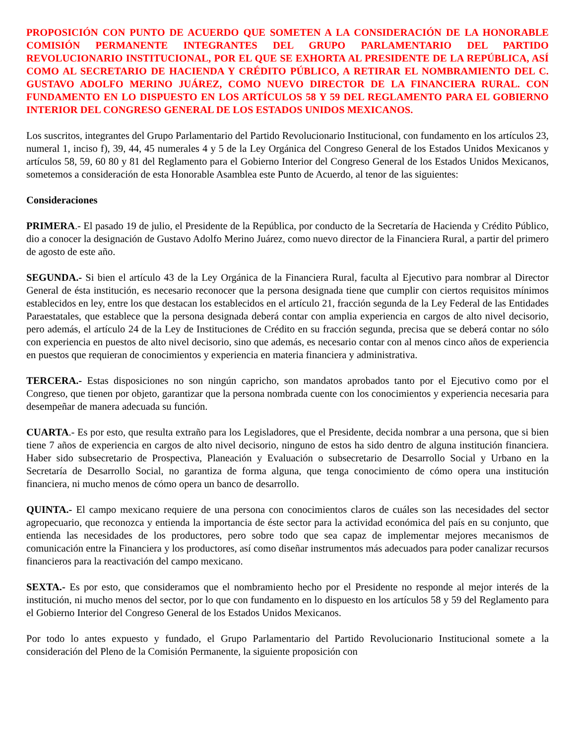PROPOSICIÓN CON PUNTO DE ACUERDO QUE SOMETEN A LA CONSIDERACIÓN DE LA HONORABLE COMISIÓN PERMANENTE INTEGRANTES DEL GRUPO PARLAMENTARIO DEL PARTIDO REVOLUCIONARIO INSTITUCIONAL, POR EL QUE SE EXHORTA AL PRESIDENTE DE LA REPÚBLICA, ASÍ COMO AL SECRETARIO DE HACIENDA Y CRÉDITO PÚBLICO, A RETIRAR EL NOMBRAMIENTO DEL C. GUSTAVO ADOLFO MERINO JUÁREZ, COMO NUEVO DIRECTOR DE LA FINANCIERA RURAL. CON FUNDAMENTO EN LO DISPUESTO EN LOS ARTÍCULOS 58 Y 59 DEL REGLAMENTO PARA EL GOBIERNO INTERIOR DEL CONGRESO GENERAL DE LOS ESTADOS UNIDOS MEXICANOS.
Los suscritos, integrantes del Grupo Parlamentario del Partido Revolucionario Institucional, con fundamento en los artículos 23, numeral 1, inciso f), 39, 44, 45 numerales 4 y 5 de la Ley Orgánica del Congreso General de los Estados Unidos Mexicanos y artículos 58, 59, 60 80 y 81 del Reglamento para el Gobierno Interior del Congreso General de los Estados Unidos Mexicanos, sometemos a consideración de esta Honorable Asamblea este Punto de Acuerdo, al tenor de las siguientes:
Consideraciones
PRIMERA.- El pasado 19 de julio, el Presidente de la República, por conducto de la Secretaría de Hacienda y Crédito Público, dio a conocer la designación de Gustavo Adolfo Merino Juárez, como nuevo director de la Financiera Rural, a partir del primero de agosto de este año.
SEGUNDA.- Si bien el artículo 43 de la Ley Orgánica de la Financiera Rural, faculta al Ejecutivo para nombrar al Director General de ésta institución, es necesario reconocer que la persona designada tiene que cumplir con ciertos requisitos mínimos establecidos en ley, entre los que destacan los establecidos en el artículo 21, fracción segunda de la Ley Federal de las Entidades Paraestatales, que establece que la persona designada deberá contar con amplia experiencia en cargos de alto nivel decisorio, pero además, el artículo 24 de la Ley de Instituciones de Crédito en su fracción segunda, precisa que se deberá contar no sólo con experiencia en puestos de alto nivel decisorio, sino que además, es necesario contar con al menos cinco años de experiencia en puestos que requieran de conocimientos y experiencia en materia financiera y administrativa.
TERCERA.- Estas disposiciones no son ningún capricho, son mandatos aprobados tanto por el Ejecutivo como por el Congreso, que tienen por objeto, garantizar que la persona nombrada cuente con los conocimientos y experiencia necesaria para desempeñar de manera adecuada su función.
CUARTA.- Es por esto, que resulta extraño para los Legisladores, que el Presidente, decida nombrar a una persona, que si bien tiene 7 años de experiencia en cargos de alto nivel decisorio, ninguno de estos ha sido dentro de alguna institución financiera. Haber sido subsecretario de Prospectiva, Planeación y Evaluación o subsecretario de Desarrollo Social y Urbano en la Secretaría de Desarrollo Social, no garantiza de forma alguna, que tenga conocimiento de cómo opera una institución financiera, ni mucho menos de cómo opera un banco de desarrollo.
QUINTA.- El campo mexicano requiere de una persona con conocimientos claros de cuáles son las necesidades del sector agropecuario, que reconozca y entienda la importancia de éste sector para la actividad económica del país en su conjunto, que entienda las necesidades de los productores, pero sobre todo que sea capaz de implementar mejores mecanismos de comunicación entre la Financiera y los productores, así como diseñar instrumentos más adecuados para poder canalizar recursos financieros para la reactivación del campo mexicano.
SEXTA.- Es por esto, que consideramos que el nombramiento hecho por el Presidente no responde al mejor interés de la institución, ni mucho menos del sector, por lo que con fundamento en lo dispuesto en los artículos 58 y 59 del Reglamento para el Gobierno Interior del Congreso General de los Estados Unidos Mexicanos.
Por todo lo antes expuesto y fundado, el Grupo Parlamentario del Partido Revolucionario Institucional somete a la consideración del Pleno de la Comisión Permanente, la siguiente proposición con